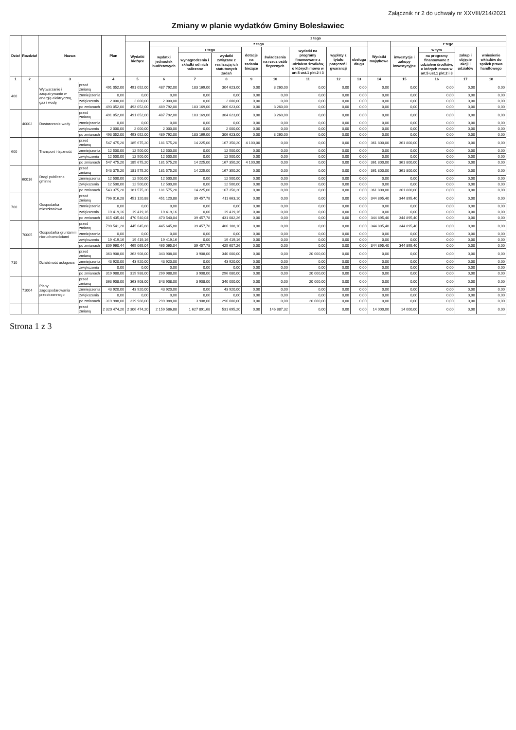Załącznik nr 2 do uchwały nr XXVIII/214/2021
Zmiany w planie wydatków Gminy Bolesławiec
| Dział | Rozdział | Nazwa | | Plan | z tego | | | | | | | | | | | | | |
| --- | --- | --- | --- | --- | --- | --- | --- | --- | --- | --- | --- | --- | --- | --- | --- | --- | --- | --- |
| | | | | | Wydatki bieżące | z tego | | | | | | | | Wydatki majątkowe | z tego | | | |
| | | | | | | wydatki jednostek budżetowych | z tego | | dotacje na zadania bieżące | świadczenia na rzecz osób fizycznych | wydatki na programy finansowane z udziałem środków, o których mowa w art.5 ust.1 pkt.2 i 3 | wypłaty z tytułu poręczeń i gwarancji | obsługa długu | | inwestycje i zakupy inwestycyjne | w tym | zakup i objęcie akcji i udziałów | wniesienie wkładów do spółek prawa handlowego |
| | | | | | | | wynagrodzenia i składki od nich naliczone | wydatki związane z realizacją ich statutowych zadań | | | | | | | | na programy finansowane z udziałem środków, o których mowa w art.5 ust.1 pkt.2 i 3 | | |
| 1 | 2 | 3 | | 4 | 5 | 6 | 7 | 8 | 9 | 10 | 11 | 12 | 13 | 14 | 15 | 16 | 17 | 18 |
| 400 | | Wytwarzanie i zaopatrywanie w energię elektryczną, gaz i wodę | przed zmianą | 491 052,00 | 491 052,00 | 487 792,00 | 183 169,00 | 304 623,00 | 0,00 | 3 260,00 | 0,00 | 0,00 | 0,00 | 0,00 | 0,00 | 0,00 | 0,00 | 0,00 |
| | | | zmniejszenia | 0,00 | 0,00 | 0,00 | 0,00 | 0,00 | 0,00 | 0,00 | 0,00 | 0,00 | 0,00 | 0,00 | 0,00 | 0,00 | 0,00 | 0,00 |
| | | | zwiększenia | 2 000,00 | 2 000,00 | 2 000,00 | 0,00 | 2 000,00 | 0,00 | 0,00 | 0,00 | 0,00 | 0,00 | 0,00 | 0,00 | 0,00 | 0,00 | 0,00 |
| | | | po zmianach | 493 052,00 | 493 052,00 | 489 792,00 | 183 169,00 | 306 623,00 | 0,00 | 3 260,00 | 0,00 | 0,00 | 0,00 | 0,00 | 0,00 | 0,00 | 0,00 | 0,00 |
| | 40002 | Dostarczanie wody | przed zmianą | 491 052,00 | 491 052,00 | 487 792,00 | 183 169,00 | 304 623,00 | 0,00 | 3 260,00 | 0,00 | 0,00 | 0,00 | 0,00 | 0,00 | 0,00 | 0,00 | 0,00 |
| | | | zmniejszenia | 0,00 | 0,00 | 0,00 | 0,00 | 0,00 | 0,00 | 0,00 | 0,00 | 0,00 | 0,00 | 0,00 | 0,00 | 0,00 | 0,00 | 0,00 |
| | | | zwiększenia | 2 000,00 | 2 000,00 | 2 000,00 | 0,00 | 2 000,00 | 0,00 | 0,00 | 0,00 | 0,00 | 0,00 | 0,00 | 0,00 | 0,00 | 0,00 | 0,00 |
| | | | po zmianach | 493 052,00 | 493 052,00 | 489 792,00 | 183 169,00 | 306 623,00 | 0,00 | 3 260,00 | 0,00 | 0,00 | 0,00 | 0,00 | 0,00 | 0,00 | 0,00 | 0,00 |
| 600 | | Transport i łączność | przed zmianą | 547 475,20 | 185 675,20 | 181 575,20 | 14 225,00 | 167 350,20 | 4 100,00 | 0,00 | 0,00 | 0,00 | 0,00 | 361 800,00 | 361 800,00 | 0,00 | 0,00 | 0,00 |
| | | | zmniejszenia | 12 500,00 | 12 500,00 | 12 500,00 | 0,00 | 12 500,00 | 0,00 | 0,00 | 0,00 | 0,00 | 0,00 | 0,00 | 0,00 | 0,00 | 0,00 | 0,00 |
| | | | zwiększenia | 12 500,00 | 12 500,00 | 12 500,00 | 0,00 | 12 500,00 | 0,00 | 0,00 | 0,00 | 0,00 | 0,00 | 0,00 | 0,00 | 0,00 | 0,00 | 0,00 |
| | | | po zmianach | 547 475,20 | 185 675,20 | 181 575,20 | 14 225,00 | 167 350,20 | 4 100,00 | 0,00 | 0,00 | 0,00 | 0,00 | 361 800,00 | 361 800,00 | 0,00 | 0,00 | 0,00 |
| | 60016 | Drogi publiczne gminne | przed zmianą | 543 375,20 | 181 575,20 | 181 575,20 | 14 225,00 | 167 350,20 | 0,00 | 0,00 | 0,00 | 0,00 | 0,00 | 361 800,00 | 361 800,00 | 0,00 | 0,00 | 0,00 |
| | | | zmniejszenia | 12 500,00 | 12 500,00 | 12 500,00 | 0,00 | 12 500,00 | 0,00 | 0,00 | 0,00 | 0,00 | 0,00 | 0,00 | 0,00 | 0,00 | 0,00 | 0,00 |
| | | | zwiększenia | 12 500,00 | 12 500,00 | 12 500,00 | 0,00 | 12 500,00 | 0,00 | 0,00 | 0,00 | 0,00 | 0,00 | 0,00 | 0,00 | 0,00 | 0,00 | 0,00 |
| | | | po zmianach | 543 375,20 | 181 575,20 | 181 575,20 | 14 225,00 | 167 350,20 | 0,00 | 0,00 | 0,00 | 0,00 | 0,00 | 361 800,00 | 361 800,00 | 0,00 | 0,00 | 0,00 |
| 700 | | Gospodarka mieszkaniowa | przed zmianą | 796 016,28 | 451 120,88 | 451 120,88 | 39 457,78 | 411 663,10 | 0,00 | 0,00 | 0,00 | 0,00 | 0,00 | 344 895,40 | 344 895,40 | 0,00 | 0,00 | 0,00 |
| | | | zmniejszenia | 0,00 | 0,00 | 0,00 | 0,00 | 0,00 | 0,00 | 0,00 | 0,00 | 0,00 | 0,00 | 0,00 | 0,00 | 0,00 | 0,00 | 0,00 |
| | | | zwiększenia | 19 419,16 | 19 419,16 | 19 419,16 | 0,00 | 19 419,16 | 0,00 | 0,00 | 0,00 | 0,00 | 0,00 | 0,00 | 0,00 | 0,00 | 0,00 | 0,00 |
| | | | po zmianach | 815 435,44 | 470 540,04 | 470 540,04 | 39 457,78 | 431 082,26 | 0,00 | 0,00 | 0,00 | 0,00 | 0,00 | 344 895,40 | 344 895,40 | 0,00 | 0,00 | 0,00 |
| | 70005 | Gospodarka gruntami i nieruchomościami | przed zmianą | 790 541,28 | 445 645,88 | 445 645,88 | 39 457,78 | 406 188,10 | 0,00 | 0,00 | 0,00 | 0,00 | 0,00 | 344 895,40 | 344 895,40 | 0,00 | 0,00 | 0,00 |
| | | | zmniejszenia | 0,00 | 0,00 | 0,00 | 0,00 | 0,00 | 0,00 | 0,00 | 0,00 | 0,00 | 0,00 | 0,00 | 0,00 | 0,00 | 0,00 | 0,00 |
| | | | zwiększenia | 19 419,16 | 19 419,16 | 19 419,16 | 0,00 | 19 419,16 | 0,00 | 0,00 | 0,00 | 0,00 | 0,00 | 0,00 | 0,00 | 0,00 | 0,00 | 0,00 |
| | | | po zmianach | 809 960,44 | 465 065,04 | 465 065,04 | 39 457,78 | 425 607,26 | 0,00 | 0,00 | 0,00 | 0,00 | 0,00 | 344 895,40 | 344 895,40 | 0,00 | 0,00 | 0,00 |
| 710 | | Działalność usługowa | przed zmianą | 363 908,00 | 363 908,00 | 343 908,00 | 3 908,00 | 340 000,00 | 0,00 | 0,00 | 20 000,00 | 0,00 | 0,00 | 0,00 | 0,00 | 0,00 | 0,00 | 0,00 |
| | | | zmniejszenia | 43 920,00 | 43 920,00 | 43 920,00 | 0,00 | 43 920,00 | 0,00 | 0,00 | 0,00 | 0,00 | 0,00 | 0,00 | 0,00 | 0,00 | 0,00 | 0,00 |
| | | | zwiększenia | 0,00 | 0,00 | 0,00 | 0,00 | 0,00 | 0,00 | 0,00 | 0,00 | 0,00 | 0,00 | 0,00 | 0,00 | 0,00 | 0,00 | 0,00 |
| | | | po zmianach | 319 988,00 | 319 988,00 | 299 988,00 | 3 908,00 | 296 080,00 | 0,00 | 0,00 | 20 000,00 | 0,00 | 0,00 | 0,00 | 0,00 | 0,00 | 0,00 | 0,00 |
| | 71004 | Plany zagospodarowania przestrzennego | przed zmianą | 363 908,00 | 363 908,00 | 343 908,00 | 3 908,00 | 340 000,00 | 0,00 | 0,00 | 20 000,00 | 0,00 | 0,00 | 0,00 | 0,00 | 0,00 | 0,00 | 0,00 |
| | | | zmniejszenia | 43 920,00 | 43 920,00 | 43 920,00 | 0,00 | 43 920,00 | 0,00 | 0,00 | 0,00 | 0,00 | 0,00 | 0,00 | 0,00 | 0,00 | 0,00 | 0,00 |
| | | | zwiększenia | 0,00 | 0,00 | 0,00 | 0,00 | 0,00 | 0,00 | 0,00 | 0,00 | 0,00 | 0,00 | 0,00 | 0,00 | 0,00 | 0,00 | 0,00 |
| | | | po zmianach | 319 988,00 | 319 988,00 | 299 988,00 | 3 908,00 | 296 080,00 | 0,00 | 0,00 | 20 000,00 | 0,00 | 0,00 | 0,00 | 0,00 | 0,00 | 0,00 | 0,00 |
| | | | przed zmianą | 2 320 474,20 | 2 306 474,20 | 2 159 586,88 | 1 627 891,68 | 531 695,20 | 0,00 | 146 887,32 | 0,00 | 0,00 | 0,00 | 14 000,00 | 14 000,00 | 0,00 | 0,00 | 0,00 |
Strona 1 z 3